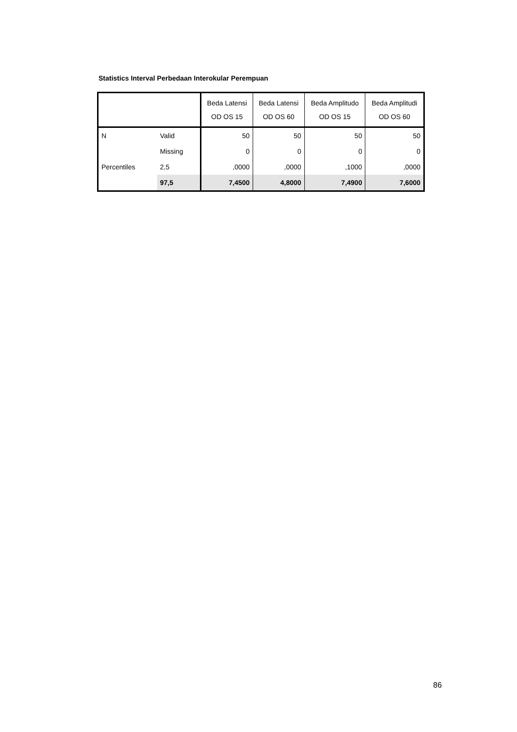Statistics Interval Perbedaan Interokular Perempuan
| | | Beda Latensi OD OS 15 | Beda Latensi OD OS 60 | Beda Amplitudo OD OS 15 | Beda Amplitudi OD OS 60 |
| --- | --- | --- | --- | --- | --- |
| N | Valid | 50 | 50 | 50 | 50 |
| | Missing | 0 | 0 | 0 | 0 |
| Percentiles | 2,5 | ,0000 | ,0000 | ,1000 | ,0000 |
| | 97,5 | 7,4500 | 4,8000 | 7,4900 | 7,6000 |
86